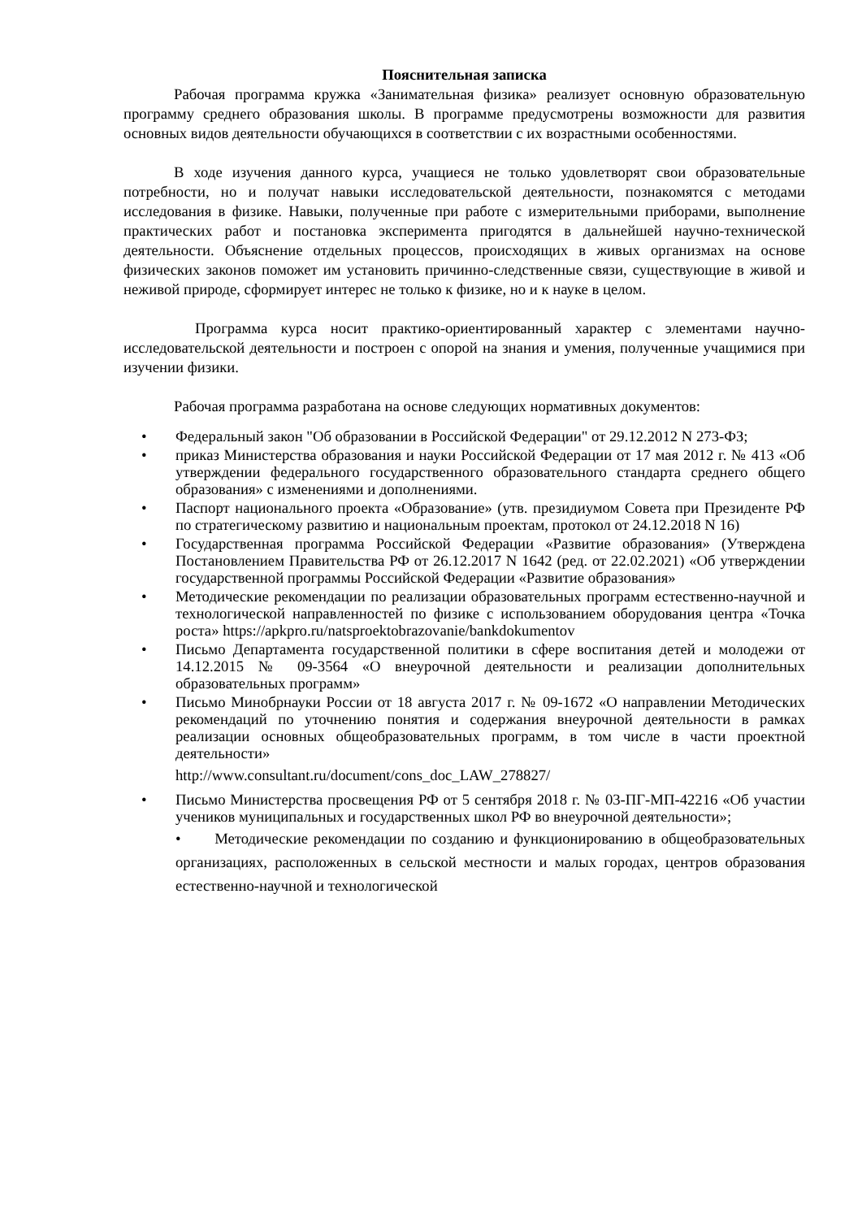Пояснительная записка
Рабочая программа кружка «Занимательная физика» реализует основную образовательную программу среднего образования школы. В программе предусмотрены возможности для развития основных видов деятельности обучающихся в соответствии с их возрастными особенностями.
В ходе изучения данного курса, учащиеся не только удовлетворят свои образовательные потребности, но и получат навыки исследовательской деятельности, познакомятся с методами исследования в физике. Навыки, полученные при работе с измерительными приборами, выполнение практических работ и постановка эксперимента пригодятся в дальнейшей научно-технической деятельности. Объяснение отдельных процессов, происходящих в живых организмах на основе физических законов поможет им установить причинно-следственные связи, существующие в живой и неживой природе, сформирует интерес не только к физике, но и к науке в целом.
Программа курса носит практико-ориентированный характер с элементами научно-исследовательской деятельности и построен с опорой на знания и умения, полученные учащимися при изучении физики.
Рабочая программа разработана на основе следующих нормативных документов:
• Федеральный закон "Об образовании в Российской Федерации" от 29.12.2012 N 273-ФЗ;
• приказ Министерства образования и науки Российской Федерации от 17 мая 2012 г. № 413 «Об утверждении федерального государственного образовательного стандарта среднего общего образования» с изменениями и дополнениями.
• Паспорт национального проекта «Образование» (утв. президиумом Совета при Президенте РФ по стратегическому развитию и национальным проектам, протокол от 24.12.2018 N 16)
• Государственная программа Российской Федерации «Развитие образования» (Утверждена Постановлением Правительства РФ от 26.12.2017 N 1642 (ред. от 22.02.2021) «Об утверждении государственной программы Российской Федерации «Развитие образования»
• Методические рекомендации по реализации образовательных программ естественно-научной и технологической направленностей по физике с использованием оборудования центра «Точка роста» https://apkpro.ru/natsproektobrazovanie/bankdokumentov
• Письмо Департамента государственной политики в сфере воспитания детей и молодежи от 14.12.2015 № 09-3564 «О внеурочной деятельности и реализации дополнительных образовательных программ»
• Письмо Минобрнауки России от 18 августа 2017 г. № 09-1672 «О направлении Методических рекомендаций по уточнению понятия и содержания внеурочной деятельности в рамках реализации основных общеобразовательных программ, в том числе в части проектной деятельности»
http://www.consultant.ru/document/cons_doc_LAW_278827/
• Письмо Министерства просвещения РФ от 5 сентября 2018 г. № 03-ПГ-МП-42216 «Об участии учеников муниципальных и государственных школ РФ во внеурочной деятельности»;
• Методические рекомендации по созданию и функционированию в общеобразовательных организациях, расположенных в сельской местности и малых городах, центров образования естественно-научной и технологической